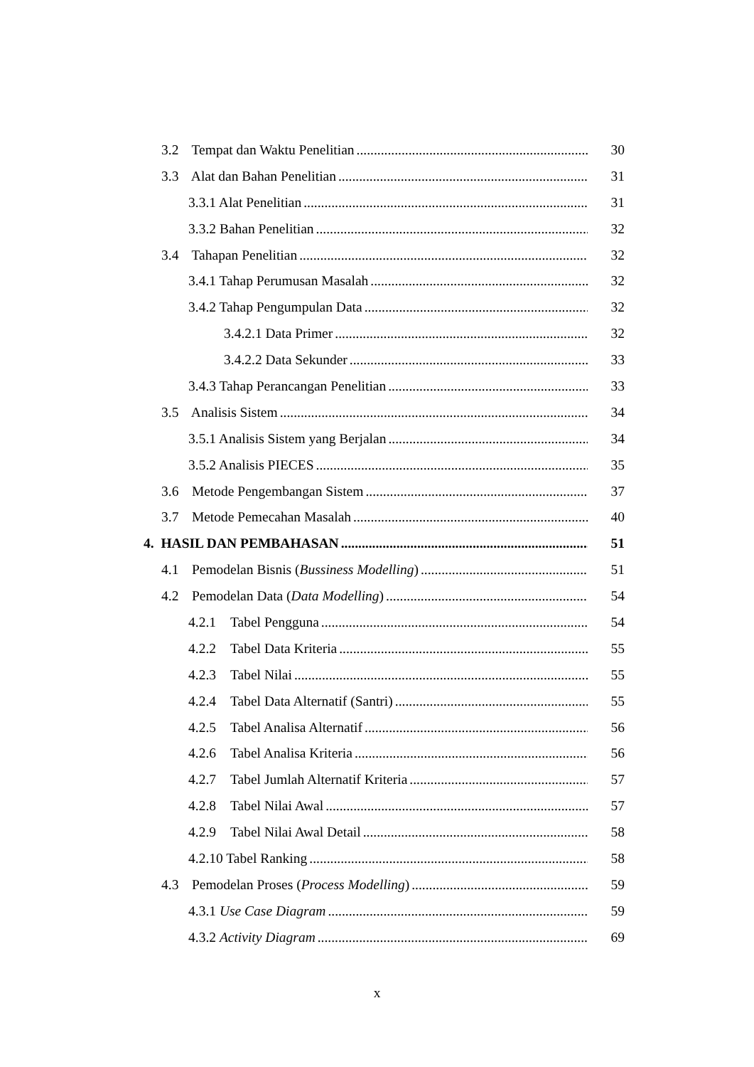3.2 Tempat dan Waktu Penelitian 30
3.3 Alat dan Bahan Penelitian 31
3.3.1 Alat Penelitian 31
3.3.2 Bahan Penelitian 32
3.4 Tahapan Penelitian 32
3.4.1 Tahap Perumusan Masalah 32
3.4.2 Tahap Pengumpulan Data 32
3.4.2.1 Data Primer 32
3.4.2.2 Data Sekunder 33
3.4.3 Tahap Perancangan Penelitian 33
3.5 Analisis Sistem 34
3.5.1 Analisis Sistem yang Berjalan 34
3.5.2 Analisis PIECES 35
3.6 Metode Pengembangan Sistem 37
3.7 Metode Pemecahan Masalah 40
4. HASIL DAN PEMBAHASAN 51
4.1 Pemodelan Bisnis (Bussiness Modelling) 51
4.2 Pemodelan Data (Data Modelling) 54
4.2.1 Tabel Pengguna 54
4.2.2 Tabel Data Kriteria 55
4.2.3 Tabel Nilai 55
4.2.4 Tabel Data Alternatif (Santri) 55
4.2.5 Tabel Analisa Alternatif 56
4.2.6 Tabel Analisa Kriteria 56
4.2.7 Tabel Jumlah Alternatif Kriteria 57
4.2.8 Tabel Nilai Awal 57
4.2.9 Tabel Nilai Awal Detail 58
4.2.10 Tabel Ranking 58
4.3 Pemodelan Proses (Process Modelling) 59
4.3.1 Use Case Diagram 59
4.3.2 Activity Diagram 69
x